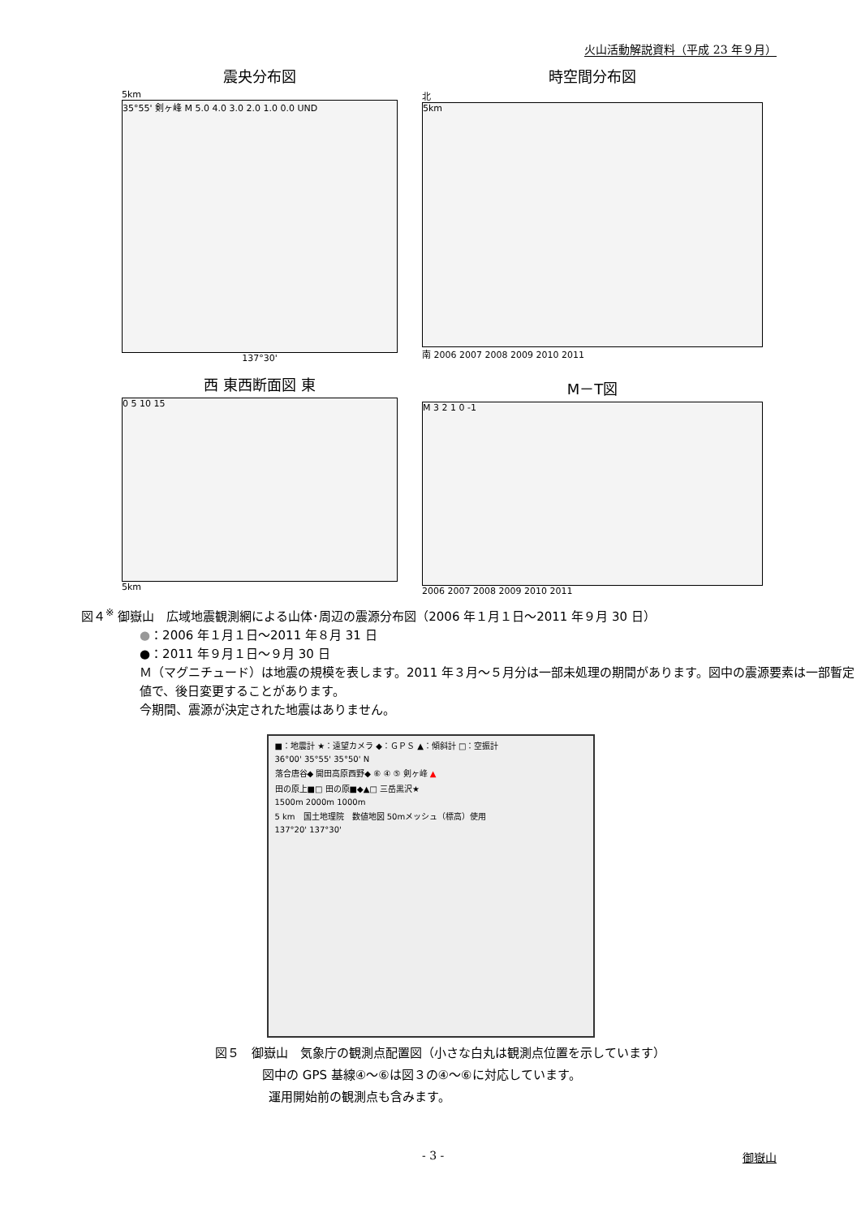火山活動解説資料（平成 23 年９月）
震央分布図
5km
35°55' 剣ヶ峰 M 5.0 4.0 3.0 2.0 1.0 0.0 UND
137°30'
時空間分布図
北
5km
南 2006 2007 2008 2009 2010 2011
西 東西断面図 東
0 5 10 15
5km
M－T図
M 3 2 1 0 -1
2006 2007 2008 2009 2010 2011
図４<sup>※</sup> 御嶽山　広域地震観測網による山体･周辺の震源分布図（2006 年１月１日～2011 年９月 30 日）
●：2006 年１月１日～2011 年８月 31 日
●：2011 年９月１日～９月 30 日
Ｍ（マグニチュード）は地震の規模を表します。2011 年３月～５月分は一部未処理の期間があります。図中の震源要素は一部暫定値で、後日変更することがあります。
今期間、震源が決定された地震はありません。
■：地震計 ★：遠望カメラ ◆：ＧＰＳ ▲：傾斜計 □：空振計
36°00' 35°55' 35°50' N
落合唐谷◆ 開田高原西野◆ ⑥ ④ ⑤ 剣ヶ峰 ▲
田の原上■□ 田の原■◆▲□ 三岳黒沢★
1500m 2000m 1000m
5 km　国土地理院　数値地図 50mメッシュ（標高）使用
137°20' 137°30'
図５　御嶽山　気象庁の観測点配置図（小さな白丸は観測点位置を示しています）
図中の GPS 基線④～⑥は図３の④～⑥に対応しています。
運用開始前の観測点も含みます。
- 3 - 御嶽山